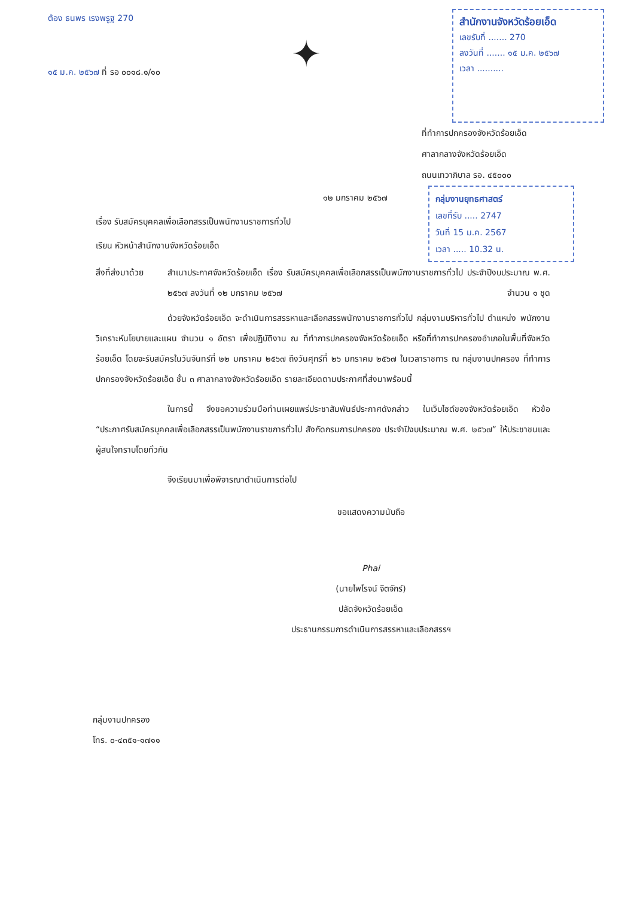ต้อง ธนพร เรงพรูฐ 270
๑๕ ม.ค. ๒๕๖๗ ที่ รอ ๐๐๑๘.๑/๑๐
✦
สำนักงานจังหวัดร้อยเอ็ด
เลขรับที่ ....... 270
ลงวันที่ ....... ๑๕ ม.ค. ๒๕๖๗
เวลา ..........
ที่ทำการปกครองจังหวัดร้อยเอ็ด
ศาลากลางจังหวัดร้อยเอ็ด
ถนนเทวาภิบาล รอ. ๔๕๐๐๐
๑๒ มกราคม ๒๕๖๗
เรื่อง รับสมัครบุคคลเพื่อเลือกสรรเป็นพนักงานราชการทั่วไป
เรียน หัวหน้าสำนักงานจังหวัดร้อยเอ็ด
กลุ่มงานยุทธศาสตร์
เลขที่รับ ..... 2747
วันที่ 15 ม.ค. 2567
เวลา ..... 10.32 น.
สิ่งที่ส่งมาด้วย
สำเนาประกาศจังหวัดร้อยเอ็ด เรื่อง รับสมัครบุคคลเพื่อเลือกสรรเป็นพนักงานราชการทั่วไป ประจำปีงบประมาณ พ.ศ. ๒๕๖๗ ลงวันที่ ๑๒ มกราคม ๒๕๖๗ จำนวน ๑ ชุด
ด้วยจังหวัดร้อยเอ็ด จะดำเนินการสรรหาและเลือกสรรพนักงานราชการทั่วไป กลุ่มงานบริหารทั่วไป ตำแหน่ง พนักงานวิเคราะห์นโยบายและแผน จำนวน ๑ อัตรา เพื่อปฏิบัติงาน ณ ที่ทำการปกครองจังหวัดร้อยเอ็ด หรือที่ทำการปกครองอำเภอในพื้นที่จังหวัดร้อยเอ็ด โดยจะรับสมัครในวันจันทร์ที่ ๒๒ มกราคม ๒๕๖๗ ถึงวันศุกร์ที่ ๒๖ มกราคม ๒๕๖๗ ในเวลาราชการ ณ กลุ่มงานปกครอง ที่ทำการปกครองจังหวัดร้อยเอ็ด ชั้น ๓ ศาลากลางจังหวัดร้อยเอ็ด รายละเอียดตามประกาศที่ส่งมาพร้อมนี้
ในการนี้ จึงขอความร่วมมือท่านเผยแพร่ประชาสัมพันธ์ประกาศดังกล่าว ในเว็บไซต์ของจังหวัดร้อยเอ็ด หัวข้อ “ประกาศรับสมัครบุคคลเพื่อเลือกสรรเป็นพนักงานราชการทั่วไป สังกัดกรมการปกครอง ประจำปีงบประมาณ พ.ศ. ๒๕๖๗” ให้ประชาชนและผู้สนใจทราบโดยทั่วกัน
จึงเรียนมาเพื่อพิจารณาดำเนินการต่อไป
ขอแสดงความนับถือ
Phai
(นายไพโรจน์ จิตจักร์)
ปลัดจังหวัดร้อยเอ็ด
ประธานกรรมการดำเนินการสรรหาและเลือกสรรฯ
กลุ่มงานปกครอง
โทร. ๐-๔๓๕๑-๑๗๑๑